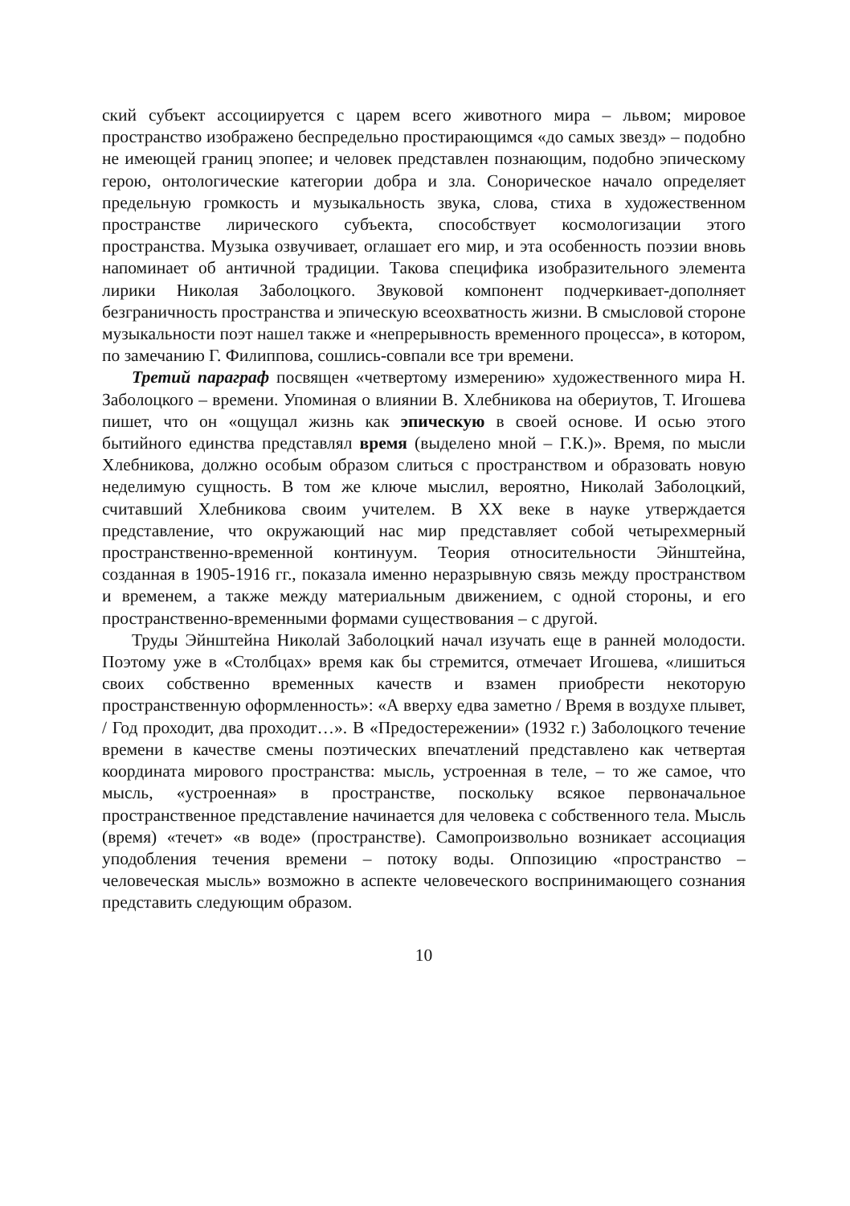ский субъект ассоциируется с царем всего животного мира – львом; мировое пространство изображено беспредельно простирающимся «до самых звезд» – подобно не имеющей границ эпопее; и человек представлен познающим, подобно эпическому герою, онтологические категории добра и зла. Сонорическое начало определяет предельную громкость и музыкальность звука, слова, стиха в художественном пространстве лирического субъекта, способствует космологизации этого пространства. Музыка озвучивает, оглашает его мир, и эта особенность поэзии вновь напоминает об античной традиции. Такова специфика изобразительного элемента лирики Николая Заболоцкого. Звуковой компонент подчеркивает-дополняет безграничность пространства и эпическую всеохватность жизни. В смысловой стороне музыкальности поэт нашел также и «непрерывность временного процесса», в котором, по замечанию Г. Филиппова, сошлись-совпали все три времени.
Третий параграф посвящен «четвертому измерению» художественного мира Н. Заболоцкого – времени. Упоминая о влиянии В. Хлебникова на обериутов, Т. Игошева пишет, что он «ощущал жизнь как эпическую в своей основе. И осью этого бытийного единства представлял время (выделено мной – Г.К.)». Время, по мысли Хлебникова, должно особым образом слиться с пространством и образовать новую неделимую сущность. В том же ключе мыслил, вероятно, Николай Заболоцкий, считавший Хлебникова своим учителем. В XX веке в науке утверждается представление, что окружающий нас мир представляет собой четырехмерный пространственно-временной континуум. Теория относительности Эйнштейна, созданная в 1905-1916 гг., показала именно неразрывную связь между пространством и временем, а также между материальным движением, с одной стороны, и его пространственно-временными формами существования – с другой.
Труды Эйнштейна Николай Заболоцкий начал изучать еще в ранней молодости. Поэтому уже в «Столбцах» время как бы стремится, отмечает Игошева, «лишиться своих собственно временных качеств и взамен приобрести некоторую пространственную оформленность»: «А вверху едва заметно / Время в воздухе плывет, / Год проходит, два проходит…». В «Предостережении» (1932 г.) Заболоцкого течение времени в качестве смены поэтических впечатлений представлено как четвертая координата мирового пространства: мысль, устроенная в теле, – то же самое, что мысль, «устроенная» в пространстве, поскольку всякое первоначальное пространственное представление начинается для человека с собственного тела. Мысль (время) «течет» «в воде» (пространстве). Самопроизвольно возникает ассоциация уподобления течения времени – потоку воды. Оппозицию «пространство – человеческая мысль» возможно в аспекте человеческого воспринимающего сознания представить следующим образом.
10